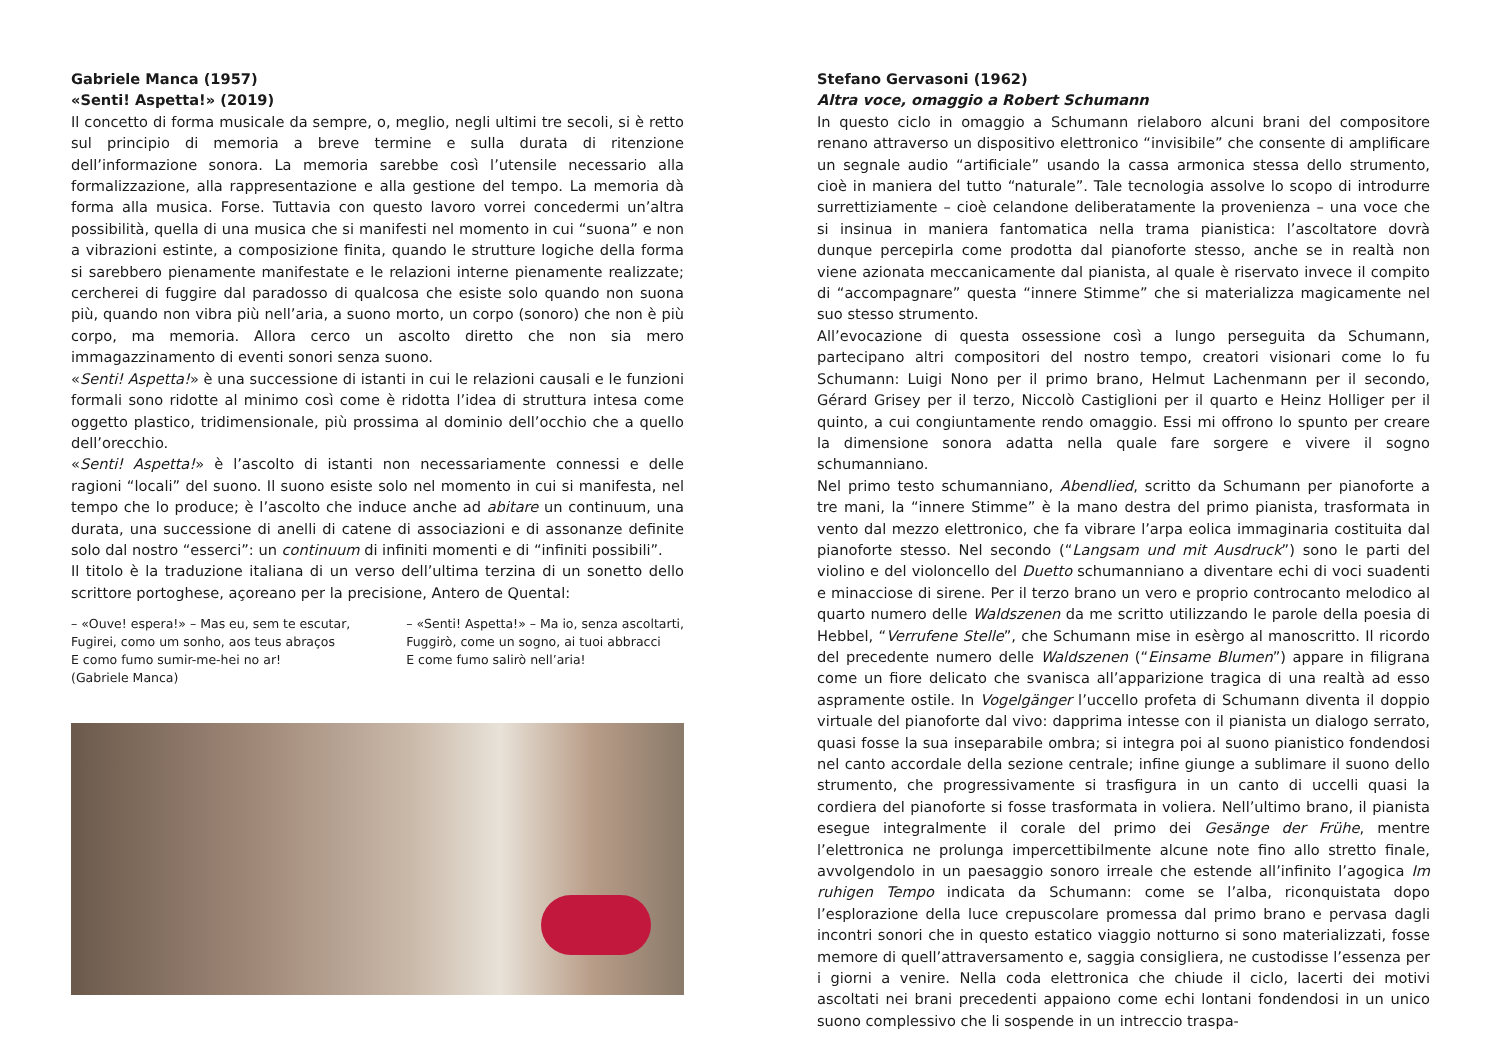Gabriele Manca (1957)
«Senti! Aspetta!» (2019)
Il concetto di forma musicale da sempre, o, meglio, negli ultimi tre secoli, si è retto sul principio di memoria a breve termine e sulla durata di ritenzione dell’informazione sonora. La memoria sarebbe così l’utensile necessario alla formalizzazione, alla rappresentazione e alla gestione del tempo. La memoria dà forma alla musica. Forse. Tuttavia con questo lavoro vorrei concedermi un’altra possibilità, quella di una musica che si manifesti nel momento in cui “suona” e non a vibrazioni estinte, a composizione finita, quando le strutture logiche della forma si sarebbero pienamente manifestate e le relazioni interne pienamente realizzate; cercherei di fuggire dal paradosso di qualcosa che esiste solo quando non suona più, quando non vibra più nell’aria, a suono morto, un corpo (sonoro) che non è più corpo, ma memoria. Allora cerco un ascolto diretto che non sia mero immagazzinamento di eventi sonori senza suono.
«Senti! Aspetta!» è una successione di istanti in cui le relazioni causali e le funzioni formali sono ridotte al minimo così come è ridotta l’idea di struttura intesa come oggetto plastico, tridimensionale, più prossima al dominio dell’occhio che a quello dell’orecchio.
«Senti! Aspetta!» è l’ascolto di istanti non necessariamente connessi e delle ragioni “locali” del suono. Il suono esiste solo nel momento in cui si manifesta, nel tempo che lo produce; è l’ascolto che induce anche ad abitare un continuum, una durata, una successione di anelli di catene di associazioni e di assonanze definite solo dal nostro “esserci”: un continuum di infiniti momenti e di “infiniti possibili”.
Il titolo è la traduzione italiana di un verso dell’ultima terzina di un sonetto dello scrittore portoghese, açoreano per la precisione, Antero de Quental:
– «Ouve! espera!» – Mas eu, sem te escutar,
Fugirei, como um sonho, aos teus abraços
E como fumo sumir-me-hei no ar!
(Gabriele Manca)
– «Senti! Aspetta!» – Ma io, senza ascoltarti,
Fuggirò, come un sogno, ai tuoi abbracci
E come fumo salirò nell’aria!
Stefano Gervasoni (1962)
Altra voce, omaggio a Robert Schumann
In questo ciclo in omaggio a Schumann rielaboro alcuni brani del compositore renano attraverso un dispositivo elettronico “invisibile” che consente di amplificare un segnale audio “artificiale” usando la cassa armonica stessa dello strumento, cioè in maniera del tutto “naturale”. Tale tecnologia assolve lo scopo di introdurre surrettiziamente – cioè celandone deliberatamente la provenienza – una voce che si insinua in maniera fantomatica nella trama pianistica: l’ascoltatore dovrà dunque percepirla come prodotta dal pianoforte stesso, anche se in realtà non viene azionata meccanicamente dal pianista, al quale è riservato invece il compito di “accompagnare” questa “innere Stimme” che si materializza magicamente nel suo stesso strumento.
All’evocazione di questa ossessione così a lungo perseguita da Schumann, partecipano altri compositori del nostro tempo, creatori visionari come lo fu Schumann: Luigi Nono per il primo brano, Helmut Lachenmann per il secondo, Gérard Grisey per il terzo, Niccolò Castiglioni per il quarto e Heinz Holliger per il quinto, a cui congiuntamente rendo omaggio. Essi mi offrono lo spunto per creare la dimensione sonora adatta nella quale fare sorgere e vivere il sogno schumanniano.
Nel primo testo schumanniano, Abendlied, scritto da Schumann per pianoforte a tre mani, la “innere Stimme” è la mano destra del primo pianista, trasformata in vento dal mezzo elettronico, che fa vibrare l’arpa eolica immaginaria costituita dal pianoforte stesso. Nel secondo (“Langsam und mit Ausdruck”) sono le parti del violino e del violoncello del Duetto schumanniano a diventare echi di voci suadenti e minacciose di sirene. Per il terzo brano un vero e proprio controcanto melodico al quarto numero delle Waldszenen da me scritto utilizzando le parole della poesia di Hebbel, “Verrufene Stelle”, che Schumann mise in esèrgo al manoscritto. Il ricordo del precedente numero delle Waldszenen (“Einsame Blumen”) appare in filigrana come un fiore delicato che svanisca all’apparizione tragica di una realtà ad esso aspramente ostile. In Vogelgänger l’uccello profeta di Schumann diventa il doppio virtuale del pianoforte dal vivo: dapprima intesse con il pianista un dialogo serrato, quasi fosse la sua inseparabile ombra; si integra poi al suono pianistico fondendosi nel canto accordale della sezione centrale; infine giunge a sublimare il suono dello strumento, che progressivamente si trasfigura in un canto di uccelli quasi la cordiera del pianoforte si fosse trasformata in voliera. Nell’ultimo brano, il pianista esegue integralmente il corale del primo dei Gesänge der Frühe, mentre l’elettronica ne prolunga impercettibilmente alcune note fino allo stretto finale, avvolgendolo in un paesaggio sonoro irreale che estende all’infinito l’agogica Im ruhigen Tempo indicata da Schumann: come se l’alba, riconquistata dopo l’esplorazione della luce crepuscolare promessa dal primo brano e pervasa dagli incontri sonori che in questo estatico viaggio notturno si sono materializzati, fosse memore di quell’attraversamento e, saggia consigliera, ne custodisse l’essenza per i giorni a venire. Nella coda elettronica che chiude il ciclo, lacerti dei motivi ascoltati nei brani precedenti appaiono come echi lontani fondendosi in un unico suono complessivo che li sospende in un intreccio traspa-